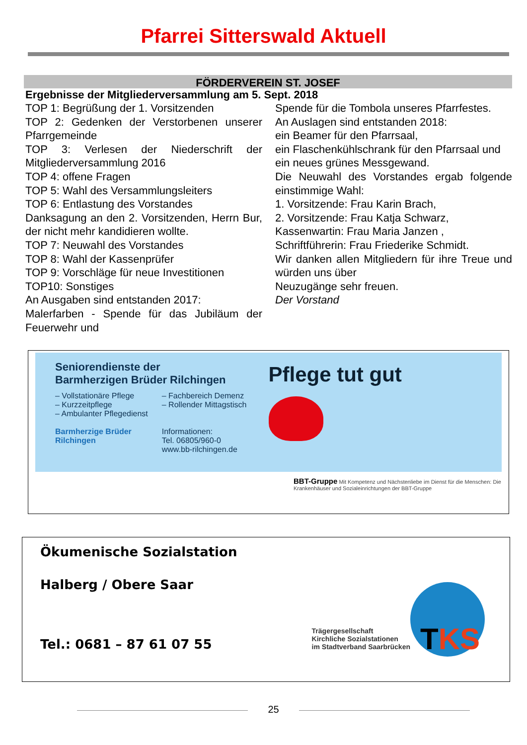Pfarrei Sitterswald Aktuell
FÖRDERVEREIN ST. JOSEF
Ergebnisse der Mitgliederversammlung am 5. Sept. 2018
TOP 1: Begrüßung der 1. Vorsitzenden
TOP 2: Gedenken der Verstorbenen unserer Pfarrgemeinde
TOP 3: Verlesen der Niederschrift der Mitgliederversammlung 2016
TOP 4: offene Fragen
TOP 5: Wahl des Versammlungsleiters
TOP 6: Entlastung des Vorstandes
Danksagung an den 2. Vorsitzenden, Herrn Bur, der nicht mehr kandidieren wollte.
TOP 7: Neuwahl des Vorstandes
TOP 8: Wahl der Kassenprüfer
TOP 9: Vorschläge für neue Investitionen
TOP10: Sonstiges
An Ausgaben sind entstanden 2017:
Malerfarben - Spende für das Jubiläum der Feuerwehr und
Spende für die Tombola unseres Pfarrfestes.
An Auslagen sind entstanden 2018:
ein Beamer für den Pfarrsaal,
ein Flaschenkühlschrank für den Pfarrsaal und
ein neues grünes Messgewand.
Die Neuwahl des Vorstandes ergab folgende einstimmige Wahl:
1. Vorsitzende: Frau Karin Brach,
2. Vorsitzende: Frau Katja Schwarz,
Kassenwartin: Frau Maria Janzen ,
Schriftführerin: Frau Friederike Schmidt.
Wir danken allen Mitgliedern für ihre Treue und würden uns über
Neuzugänge sehr freuen.
Der Vorstand
Seniorendienste der
Barmherzigen Brüder Rilchingen
– Vollstationäre Pflege
– Kurzzeitpflege
– Ambulanter Pflegedienst
Barmherzige Brüder Rilchingen
– Fachbereich Demenz
– Rollender Mittagstisch
Informationen:
Tel. 06805/960-0
www.bb-rilchingen.de
Pflege tut gut
BBT-Gruppe Mit Kompetenz und Nächstenliebe im Dienst für die Menschen: Die Krankenhäuser und Sozialeinrichtungen der BBT-Gruppe
Ökumenische Sozialstation
Halberg / Obere Saar
Tel.: 0681 – 87 61 07 55
Trägergesellschaft
Kirchliche Sozialstationen
im Stadtverband Saarbrücken
TKS
25